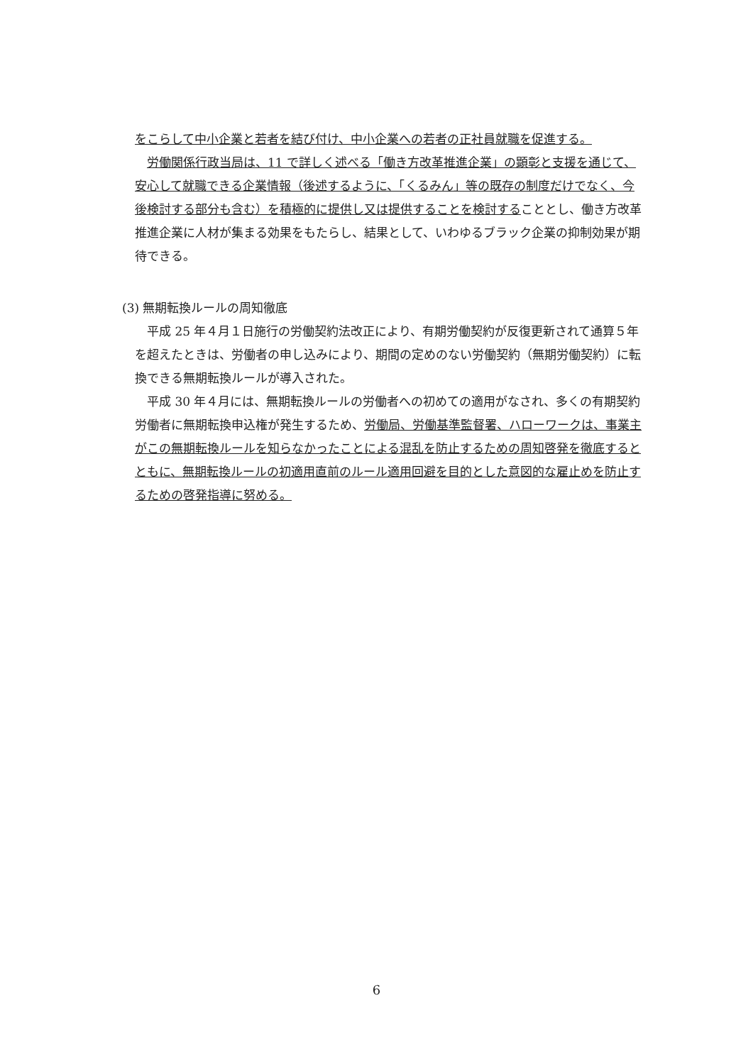をこらして中小企業と若者を結び付け、中小企業への若者の正社員就職を促進する。
労働関係行政当局は、11 で詳しく述べる「働き方改革推進企業」の顕彰と支援を通じて、安心して就職できる企業情報（後述するように、「くるみん」等の既存の制度だけでなく、今後検討する部分も含む）を積極的に提供し又は提供することを検討することとし、働き方改革推進企業に人材が集まる効果をもたらし、結果として、いわゆるブラック企業の抑制効果が期待できる。
(3) 無期転換ルールの周知徹底
平成 25 年４月１日施行の労働契約法改正により、有期労働契約が反復更新されて通算５年を超えたときは、労働者の申し込みにより、期間の定めのない労働契約（無期労働契約）に転換できる無期転換ルールが導入された。
平成 30 年４月には、無期転換ルールの労働者への初めての適用がなされ、多くの有期契約労働者に無期転換申込権が発生するため、労働局、労働基準監督署、ハローワークは、事業主がこの無期転換ルールを知らなかったことによる混乱を防止するための周知啓発を徹底するとともに、無期転換ルールの初適用直前のルール適用回避を目的とした意図的な雇止めを防止するための啓発指導に努める。
6